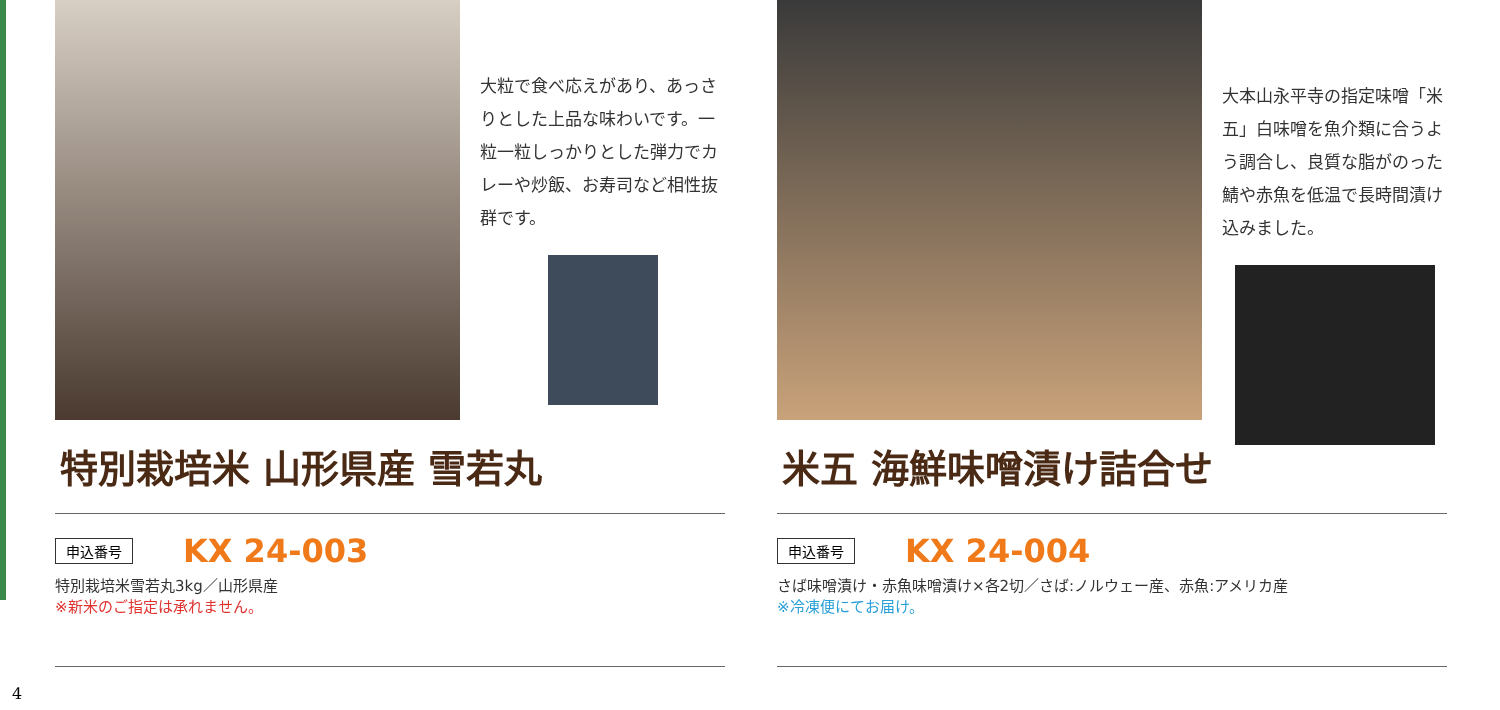大粒で食べ応えがあり、あっさりとした上品な味わいです。一粒一粒しっかりとした弾力でカレーや炒飯、お寿司など相性抜群です。
特別栽培米 山形県産 雪若丸
申込番号 KX 24-003
特別栽培米雪若丸3kg／山形県産
※新米のご指定は承れません。
大本山永平寺の指定味噌「米五」白味噌を魚介類に合うよう調合し、良質な脂がのった鯖や赤魚を低温で長時間漬け込みました。
米五 海鮮味噌漬け詰合せ
申込番号 KX 24-004
さば味噌漬け・赤魚味噌漬け×各2切／さば:ノルウェー産、赤魚:アメリカ産
※冷凍便にてお届け。
4